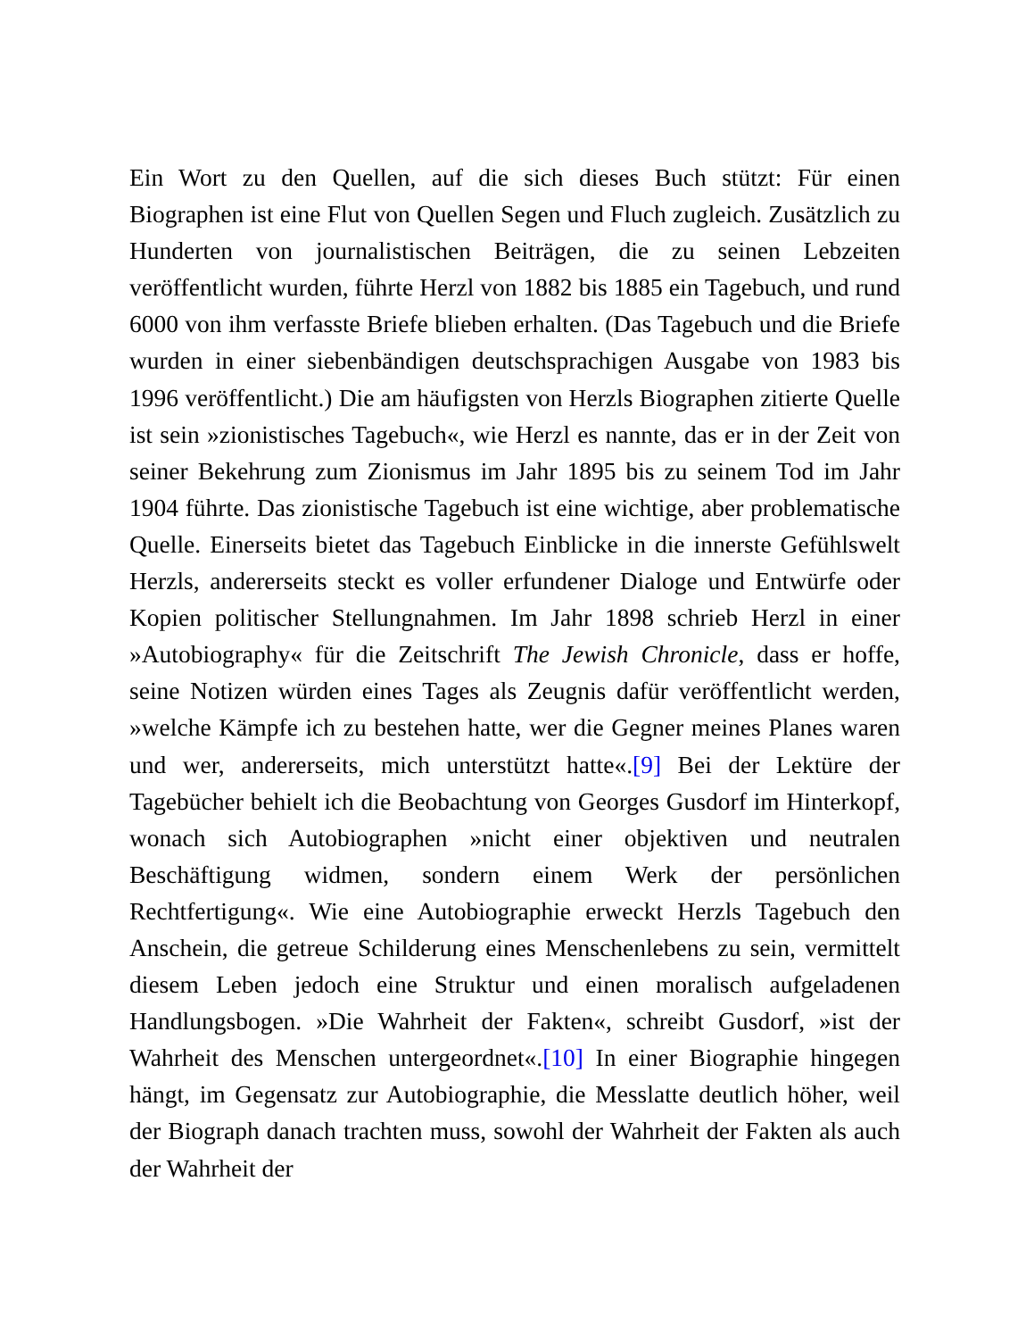Ein Wort zu den Quellen, auf die sich dieses Buch stützt: Für einen Biographen ist eine Flut von Quellen Segen und Fluch zugleich. Zusätzlich zu Hunderten von journalistischen Beiträgen, die zu seinen Lebzeiten veröffentlicht wurden, führte Herzl von 1882 bis 1885 ein Tagebuch, und rund 6000 von ihm verfasste Briefe blieben erhalten. (Das Tagebuch und die Briefe wurden in einer siebenbändigen deutschsprachigen Ausgabe von 1983 bis 1996 veröffentlicht.) Die am häufigsten von Herzls Biographen zitierte Quelle ist sein »zionistisches Tagebuch«, wie Herzl es nannte, das er in der Zeit von seiner Bekehrung zum Zionismus im Jahr 1895 bis zu seinem Tod im Jahr 1904 führte. Das zionistische Tagebuch ist eine wichtige, aber problematische Quelle. Einerseits bietet das Tagebuch Einblicke in die innerste Gefühlswelt Herzls, andererseits steckt es voller erfundener Dialoge und Entwürfe oder Kopien politischer Stellungnahmen. Im Jahr 1898 schrieb Herzl in einer »Autobiography« für die Zeitschrift The Jewish Chronicle, dass er hoffe, seine Notizen würden eines Tages als Zeugnis dafür veröffentlicht werden, »welche Kämpfe ich zu bestehen hatte, wer die Gegner meines Planes waren und wer, andererseits, mich unterstützt hatte«.[9] Bei der Lektüre der Tagebücher behielt ich die Beobachtung von Georges Gusdorf im Hinterkopf, wonach sich Autobiographen »nicht einer objektiven und neutralen Beschäftigung widmen, sondern einem Werk der persönlichen Rechtfertigung«. Wie eine Autobiographie erweckt Herzls Tagebuch den Anschein, die getreue Schilderung eines Menschenlebens zu sein, vermittelt diesem Leben jedoch eine Struktur und einen moralisch aufgeladenen Handlungsbogen. »Die Wahrheit der Fakten«, schreibt Gusdorf, »ist der Wahrheit des Menschen untergeordnet«.[10] In einer Biographie hingegen hängt, im Gegensatz zur Autobiographie, die Messlatte deutlich höher, weil der Biograph danach trachten muss, sowohl der Wahrheit der Fakten als auch der Wahrheit der